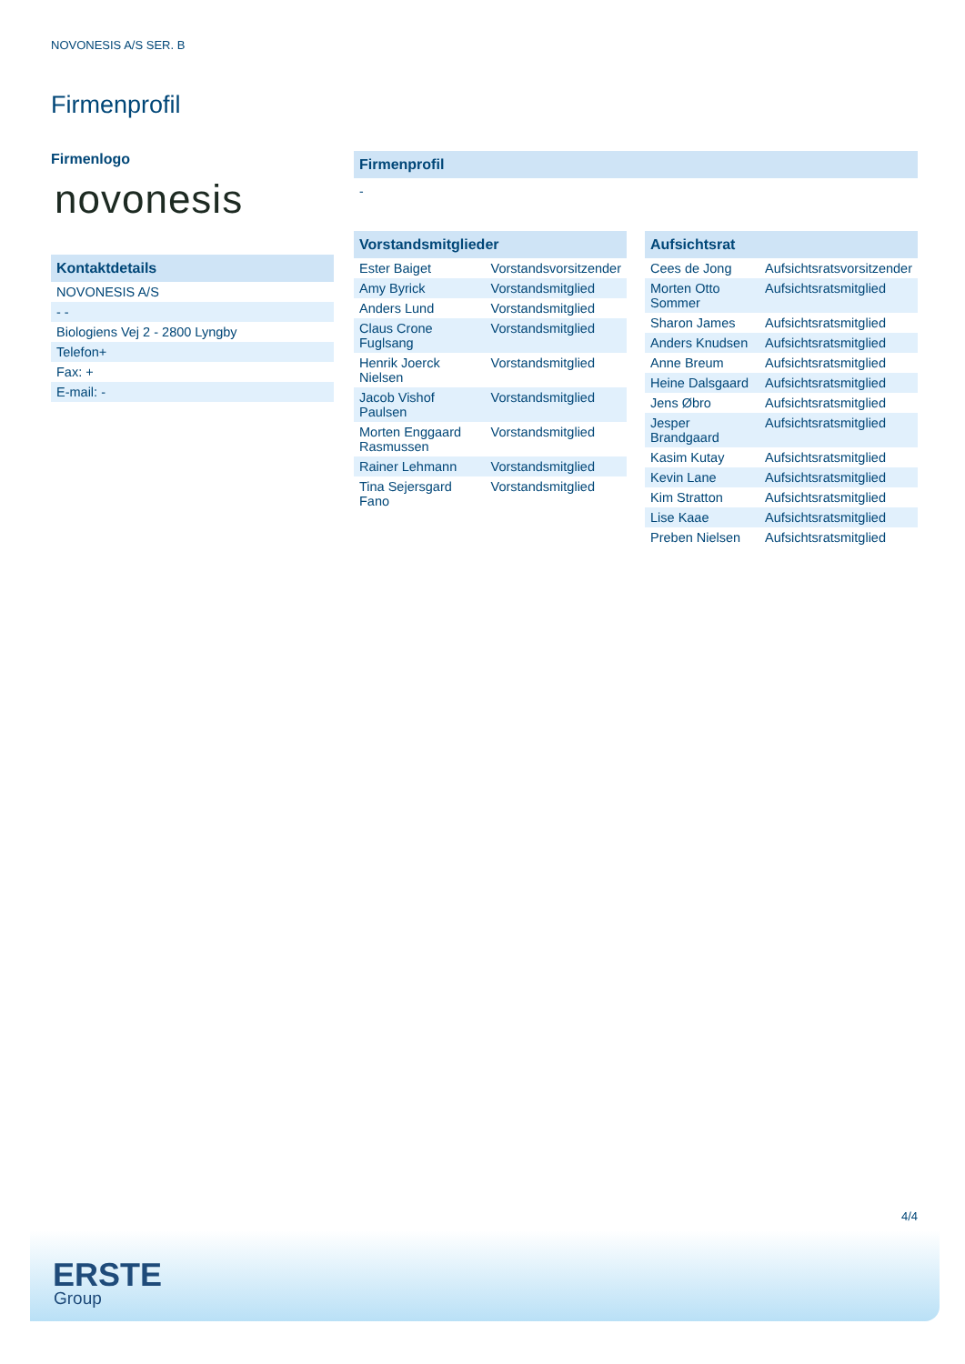NOVONESIS A/S SER. B
Firmenprofil
Firmenlogo
novonesis
Kontaktdetails
| NOVONESIS A/S |
| - - |
| Biologiens Vej 2 - 2800 Lyngby |
| Telefon+ |
| Fax: + |
| E-mail: - |
Firmenprofil
-
Vorstandsmitglieder
| Ester Baiget | Vorstandsvorsitzender |
| Amy Byrick | Vorstandsmitglied |
| Anders Lund | Vorstandsmitglied |
| Claus Crone Fuglsang | Vorstandsmitglied |
| Henrik Joerck Nielsen | Vorstandsmitglied |
| Jacob Vishof Paulsen | Vorstandsmitglied |
| Morten Enggaard Rasmussen | Vorstandsmitglied |
| Rainer Lehmann | Vorstandsmitglied |
| Tina Sejersgard Fano | Vorstandsmitglied |
Aufsichtsrat
| Cees de Jong | Aufsichtsratsvorsitzender |
| Morten Otto Sommer | Aufsichtsratsmitglied |
| Sharon James | Aufsichtsratsmitglied |
| Anders Knudsen | Aufsichtsratsmitglied |
| Anne Breum | Aufsichtsratsmitglied |
| Heine Dalsgaard | Aufsichtsratsmitglied |
| Jens Øbro | Aufsichtsratsmitglied |
| Jesper Brandgaard | Aufsichtsratsmitglied |
| Kasim Kutay | Aufsichtsratsmitglied |
| Kevin Lane | Aufsichtsratsmitglied |
| Kim Stratton | Aufsichtsratsmitglied |
| Lise Kaae | Aufsichtsratsmitglied |
| Preben Nielsen | Aufsichtsratsmitglied |
4/4
ERSTE
Group